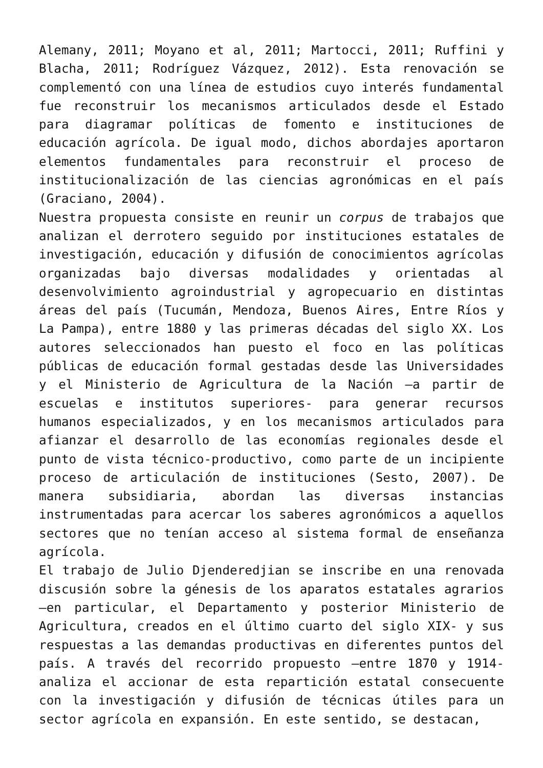Alemany, 2011; Moyano et al, 2011; Martocci, 2011; Ruffini y Blacha, 2011; Rodríguez Vázquez, 2012). Esta renovación se complementó con una línea de estudios cuyo interés fundamental fue reconstruir los mecanismos articulados desde el Estado para diagramar políticas de fomento e instituciones de educación agrícola. De igual modo, dichos abordajes aportaron elementos fundamentales para reconstruir el proceso de institucionalización de las ciencias agronómicas en el país (Graciano, 2004).
Nuestra propuesta consiste en reunir un corpus de trabajos que analizan el derrotero seguido por instituciones estatales de investigación, educación y difusión de conocimientos agrícolas organizadas bajo diversas modalidades y orientadas al desenvolvimiento agroindustrial y agropecuario en distintas áreas del país (Tucumán, Mendoza, Buenos Aires, Entre Ríos y La Pampa), entre 1880 y las primeras décadas del siglo XX. Los autores seleccionados han puesto el foco en las políticas públicas de educación formal gestadas desde las Universidades y el Ministerio de Agricultura de la Nación –a partir de escuelas e institutos superiores- para generar recursos humanos especializados, y en los mecanismos articulados para afianzar el desarrollo de las economías regionales desde el punto de vista técnico-productivo, como parte de un incipiente proceso de articulación de instituciones (Sesto, 2007). De manera subsidiaria, abordan las diversas instancias instrumentadas para acercar los saberes agronómicos a aquellos sectores que no tenían acceso al sistema formal de enseñanza agrícola.
El trabajo de Julio Djenderedjian se inscribe en una renovada discusión sobre la génesis de los aparatos estatales agrarios –en particular, el Departamento y posterior Ministerio de Agricultura, creados en el último cuarto del siglo XIX- y sus respuestas a las demandas productivas en diferentes puntos del país. A través del recorrido propuesto –entre 1870 y 1914- analiza el accionar de esta repartición estatal consecuente con la investigación y difusión de técnicas útiles para un sector agrícola en expansión. En este sentido, se destacan,